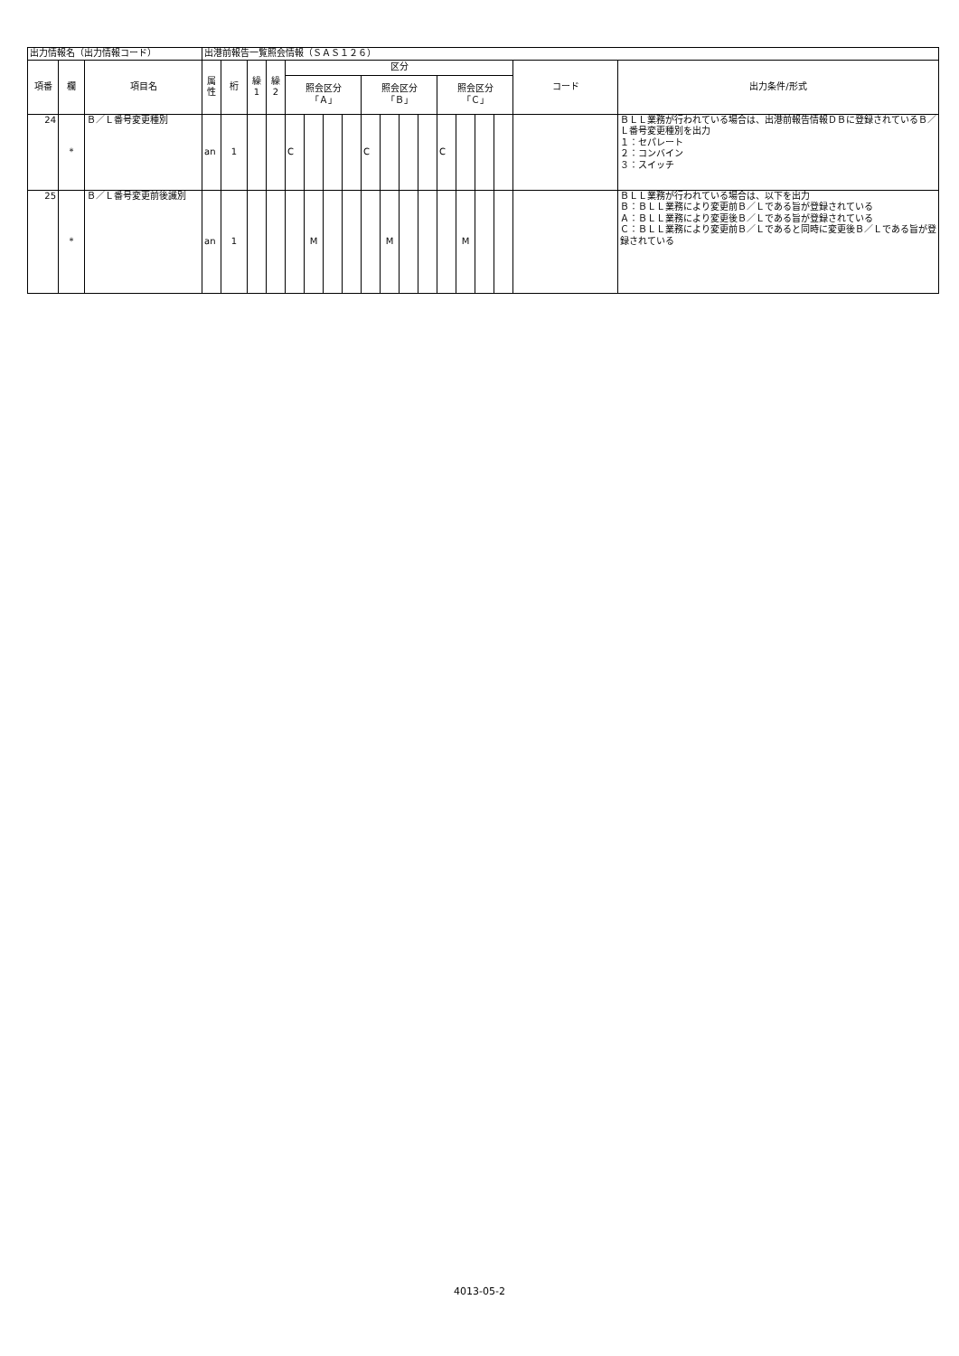| 出力情報名（出力情報コード） | | | 出港前報告一覧照会情報（ＳＡＳ１２６） | | | | | | | | | | | | | | | | | |
| 項番 | 欄 | 項目名 | 属 性 | 桁 | 繰 1 | 繰 2 | 区分 | | | | | | | | | | | | コード | 出力条件/形式 |
| | | | | | | | 照会区分 「Ａ」 | | | | 照会区分 「Ｂ」 | | | | 照会区分 「Ｃ」 | | | | | |
| 24 | * | Ｂ／Ｌ番号変更種別 | an | 1 | | | C | | | | C | | | | C | | | | | ＢＬＬ業務が行われている場合は、出港前報告情報ＤＢに登録されているＢ／Ｌ番号変更種別を出力 １：セパレート ２：コンバイン ３：スイッチ |
| 25 | * | Ｂ／Ｌ番号変更前後識別 | an | 1 | | | | M | | | | M | | | | M | | | | ＢＬＬ業務が行われている場合は、以下を出力 Ｂ：ＢＬＬ業務により変更前Ｂ／Ｌである旨が登録されている Ａ：ＢＬＬ業務により変更後Ｂ／Ｌである旨が登録されている Ｃ：ＢＬＬ業務により変更前Ｂ／Ｌであると同時に変更後Ｂ／Ｌである旨が登録されている |
4013-05-2